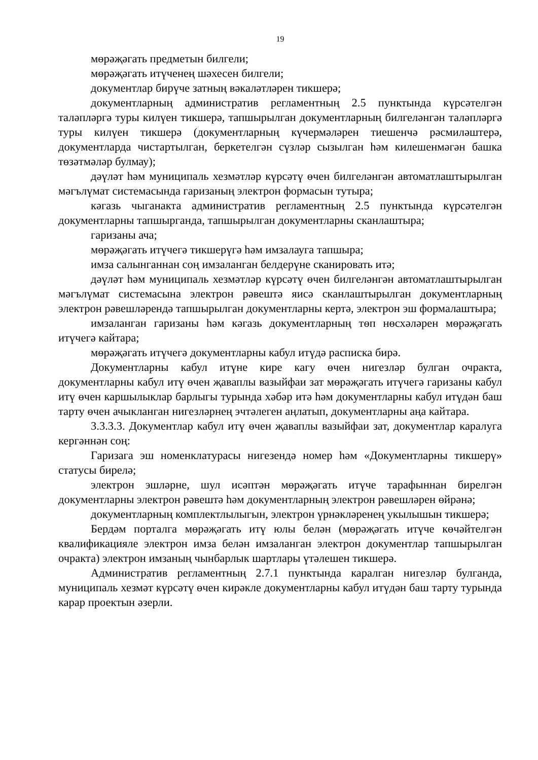19
мөрәҗәгать предметын билгели;
мөрәҗәгать итүченең шәхесен билгели;
документлар бирүче затның вәкаләтләрен тикшерә;
документларның административ регламентның 2.5 пунктында күрсәтелгән таләпләргә туры килүен тикшерә, тапшырылган документларның билгеләнгән таләпләргә туры килүен тикшерә (документларның күчермәләрен тиешенчә рәсмиләштерә, документларда чистартылган, беркетелгән сүзләр сызылган һәм килешенмәгән башка төзәтмәләр булмау);
дәүләт һәм муниципаль хезмәтләр күрсәтү өчен билгеләнгән автоматлаштырылган мәгълүмат системасында гаризаның электрон формасын тутыра;
кәгазь чыганакта административ регламентның 2.5 пунктында күрсәтелгән документларны тапшырганда, тапшырылган документларны сканлаштыра;
гаризаны ача;
мөрәҗәгать итүчегә тикшерүгә һәм имзалауга тапшыра;
имза салынганнан соң имзаланган белдерүне сканировать итә;
дәүләт һәм муниципаль хезмәтләр күрсәтү өчен билгеләнгән автоматлаштырылган мәгълүмат системасына электрон рәвештә яисә сканлаштырылган документларның электрон рәвешләрендә тапшырылган документларны кертә, электрон эш формалаштыра;
имзаланган гаризаны һәм кәгазь документларның төп нөсхәләрен мөрәҗәгать итүчегә кайтара;
мөрәҗәгать итүчегә документларны кабул итүдә расписка бирә.
Документларны кабул итүне кире кагу өчен нигезләр булган очракта, документларны кабул итү өчен җаваплы вазыйфаи зат мөрәҗәгать итүчегә гаризаны кабул итү өчен каршылыклар барлыгы турында хәбәр итә һәм документларны кабул итүдән баш тарту өчен ачыкланган нигезләрнең эчтәлеген аңлатып, документларны аңа кайтара.
3.3.3.3. Документлар кабул итү өчен җаваплы вазыйфаи зат, документлар каралуга кергәннән соң:
Гаризага эш номенклатурасы нигезендә номер һәм «Документларны тикшерү» статусы бирелә;
электрон эшләрне, шул исәптән мөрәҗәгать итүче тарафыннан бирелгән документларны электрон рәвештә һәм документларның электрон рәвешләрен өйрәнә;
документларның комплектлылыгын, электрон үрнәкләренең укылышын тикшерә;
Бердәм порталга мөрәҗәгать итү юлы белән (мөрәҗәгать итүче көчәйтелгән квалификацияле электрон имза белән имзаланган электрон документлар тапшырылган очракта) электрон имзаның чынбарлык шартлары үтәлешен тикшерә.
Административ регламентның 2.7.1 пунктында каралган нигезләр булганда, муниципаль хезмәт күрсәтү өчен кирәкле документларны кабул итүдән баш тарту турында карар проектын әзерли.